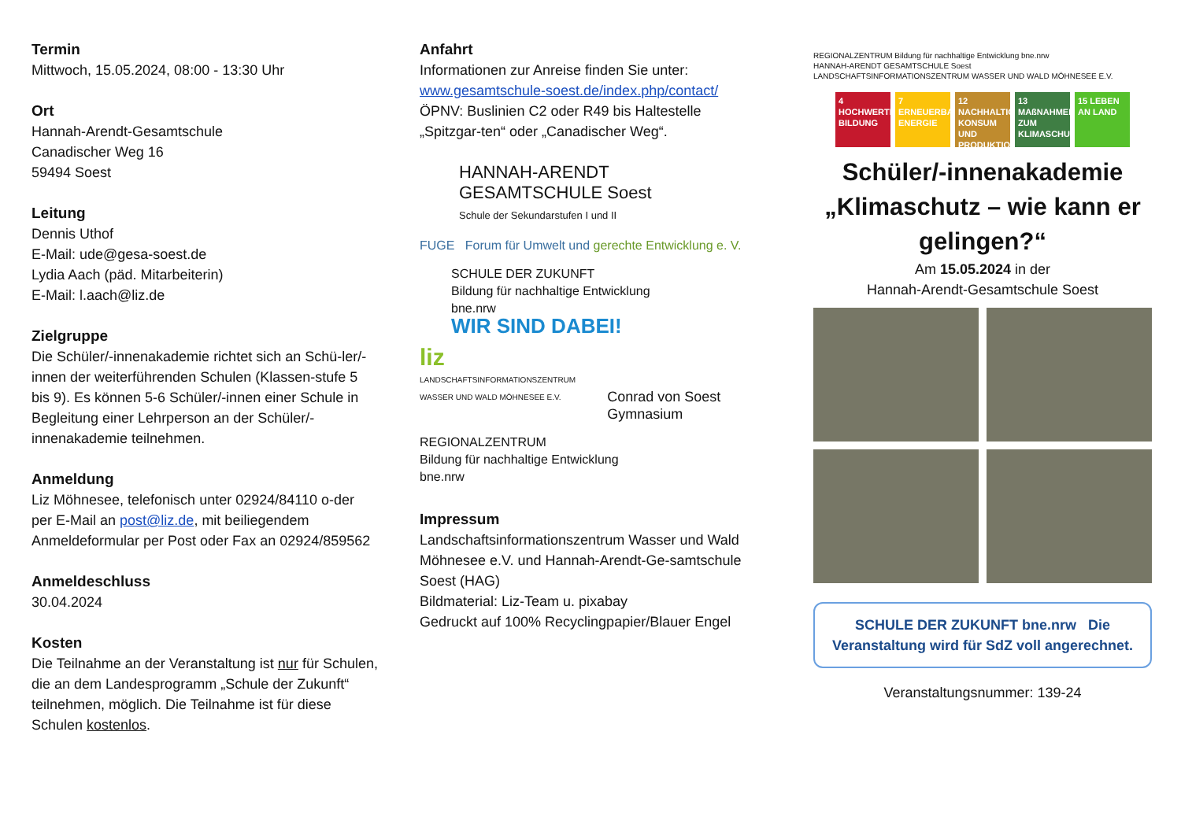Termin
Mittwoch, 15.05.2024, 08:00 - 13:30 Uhr
Ort
Hannah-Arendt-Gesamtschule
Canadischer Weg 16
59494 Soest
Leitung
Dennis Uthof
E-Mail: ude@gesa-soest.de
Lydia Aach (päd. Mitarbeiterin)
E-Mail: l.aach@liz.de
Zielgruppe
Die Schüler/-innenakademie richtet sich an Schü-ler/-innen der weiterführenden Schulen (Klassen-stufe 5 bis 9). Es können 5-6 Schüler/-innen einer Schule in Begleitung einer Lehrperson an der Schüler/-innenakademie teilnehmen.
Anmeldung
Liz Möhnesee, telefonisch unter 02924/84110 o-der per E-Mail an post@liz.de, mit beiliegendem Anmeldeformular per Post oder Fax an 02924/859562
Anmeldeschluss
30.04.2024
Kosten
Die Teilnahme an der Veranstaltung ist nur für Schulen, die an dem Landesprogramm „Schule der Zukunft“ teilnehmen, möglich. Die Teilnahme ist für diese Schulen kostenlos.
Anfahrt
Informationen zur Anreise finden Sie unter:
www.gesamtschule-soest.de/index.php/contact/
ÖPNV: Buslinien C2 oder R49 bis Haltestelle „Spitzgar-ten“ oder „Canadischer Weg“.
HANNAH-ARENDT
GESAMTSCHULE Soest
Schule der Sekundarstufen I und II
FUGE Forum für Umwelt und gerechte Entwicklung e. V.
SCHULE DER ZUKUNFT
Bildung für nachhaltige Entwicklung
bne.nrw
WIR SIND DABEI!
liz
LANDSCHAFTSINFORMATIONSZENTRUM
WASSER UND WALD MÖHNESEE E.V.
Conrad von Soest
Gymnasium
REGIONALZENTRUM
Bildung für nachhaltige Entwicklung
bne.nrw
Impressum
Landschaftsinformationszentrum Wasser und Wald Möhnesee e.V. und Hannah-Arendt-Ge-samtschule Soest (HAG)
Bildmaterial: Liz-Team u. pixabay
Gedruckt auf 100% Recyclingpapier/Blauer Engel
REGIONALZENTRUM Bildung für nachhaltige Entwicklung bne.nrw
HANNAH-ARENDT GESAMTSCHULE Soest
LANDSCHAFTSINFORMATIONSZENTRUM WASSER UND WALD MÖHNESEE E.V.
4 HOCHWERTIGE BILDUNG
7 ERNEUERBARE ENERGIE
12 NACHHALTIGE/R KONSUM UND PRODUKTION
13 MAßNAHMEN ZUM KLIMASCHUTZ
15 LEBEN AN LAND
Schüler/-innenakademie „Klimaschutz – wie kann er gelingen?“
Am 15.05.2024 in der
Hannah-Arendt-Gesamtschule Soest
SCHULE DER ZUKUNFT bne.nrw Die Veranstaltung wird für SdZ voll angerechnet.
Veranstaltungsnummer: 139-24